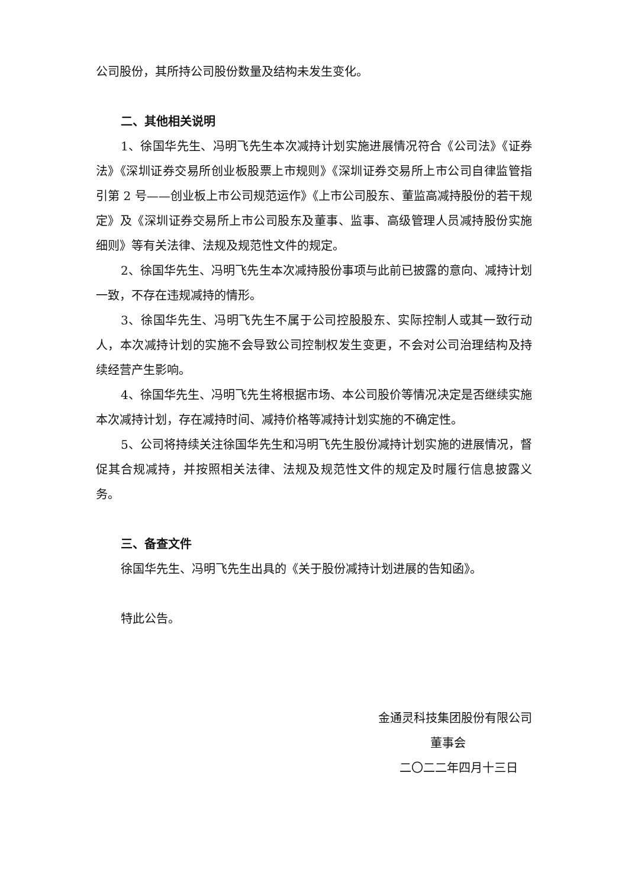公司股份，其所持公司股份数量及结构未发生变化。
二、其他相关说明
1、徐国华先生、冯明飞先生本次减持计划实施进展情况符合《公司法》《证券法》《深圳证券交易所创业板股票上市规则》《深圳证券交易所上市公司自律监管指引第 2 号——创业板上市公司规范运作》《上市公司股东、董监高减持股份的若干规定》及《深圳证券交易所上市公司股东及董事、监事、高级管理人员减持股份实施细则》等有关法律、法规及规范性文件的规定。
2、徐国华先生、冯明飞先生本次减持股份事项与此前已披露的意向、减持计划一致，不存在违规减持的情形。
3、徐国华先生、冯明飞先生不属于公司控股股东、实际控制人或其一致行动人，本次减持计划的实施不会导致公司控制权发生变更，不会对公司治理结构及持续经营产生影响。
4、徐国华先生、冯明飞先生将根据市场、本公司股价等情况决定是否继续实施本次减持计划，存在减持时间、减持价格等减持计划实施的不确定性。
5、公司将持续关注徐国华先生和冯明飞先生股份减持计划实施的进展情况，督促其合规减持，并按照相关法律、法规及规范性文件的规定及时履行信息披露义务。
三、备查文件
徐国华先生、冯明飞先生出具的《关于股份减持计划进展的告知函》。
特此公告。
金通灵科技集团股份有限公司
董事会
二〇二二年四月十三日